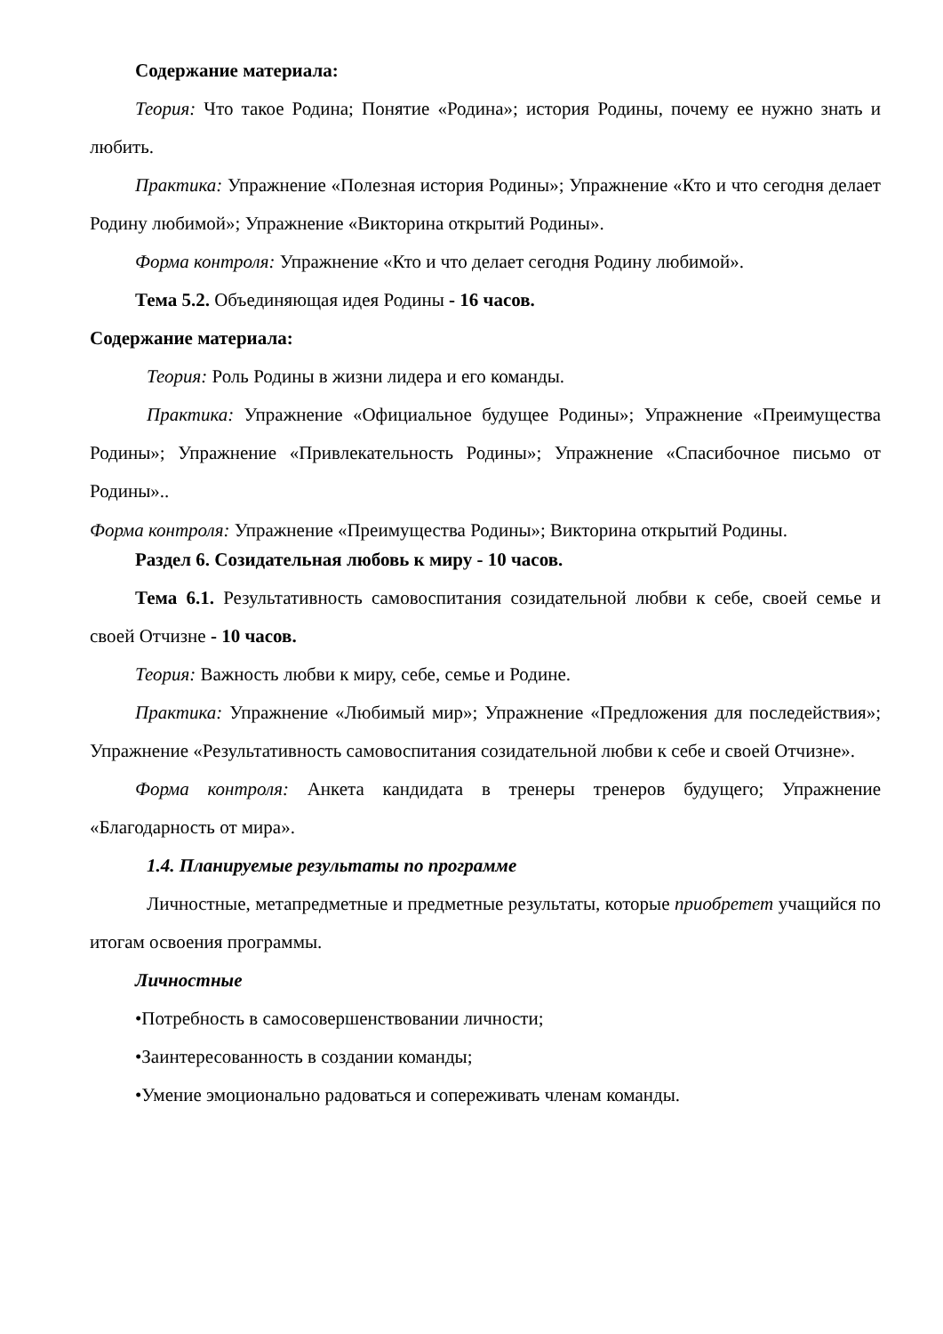Содержание материала:
Теория: Что такое Родина; Понятие «Родина»; история Родины, почему ее нужно знать и любить.
Практика: Упражнение «Полезная история Родины»; Упражнение «Кто и что сегодня делает Родину любимой»; Упражнение «Викторина открытий Родины».
Форма контроля: Упражнение «Кто и что делает сегодня Родину любимой».
Тема 5.2. Объединяющая идея Родины - 16 часов.
Содержание материала:
Теория: Роль Родины в жизни лидера и его команды.
Практика: Упражнение «Официальное будущее Родины»; Упражнение «Преимущества Родины»; Упражнение «Привлекательность Родины»; Упражнение «Спасибочное письмо от Родины»..
Форма контроля: Упражнение «Преимущества Родины»; Викторина открытий Родины.
Раздел 6. Созидательная любовь к миру - 10 часов.
Тема 6.1. Результативность самовоспитания созидательной любви к себе, своей семье и своей Отчизне - 10 часов.
Теория: Важность любви к миру, себе, семье и Родине.
Практика: Упражнение «Любимый мир»; Упражнение «Предложения для последействия»; Упражнение «Результативность самовоспитания созидательной любви к себе и своей Отчизне».
Форма контроля: Анкета кандидата в тренеры тренеров будущего; Упражнение «Благодарность от мира».
1.4. Планируемые результаты по программе
Личностные, метапредметные и предметные результаты, которые приобретет учащийся по итогам освоения программы.
Личностные
•Потребность в самосовершенствовании личности;
•Заинтересованность в создании команды;
•Умение эмоционально радоваться и сопереживать членам команды.